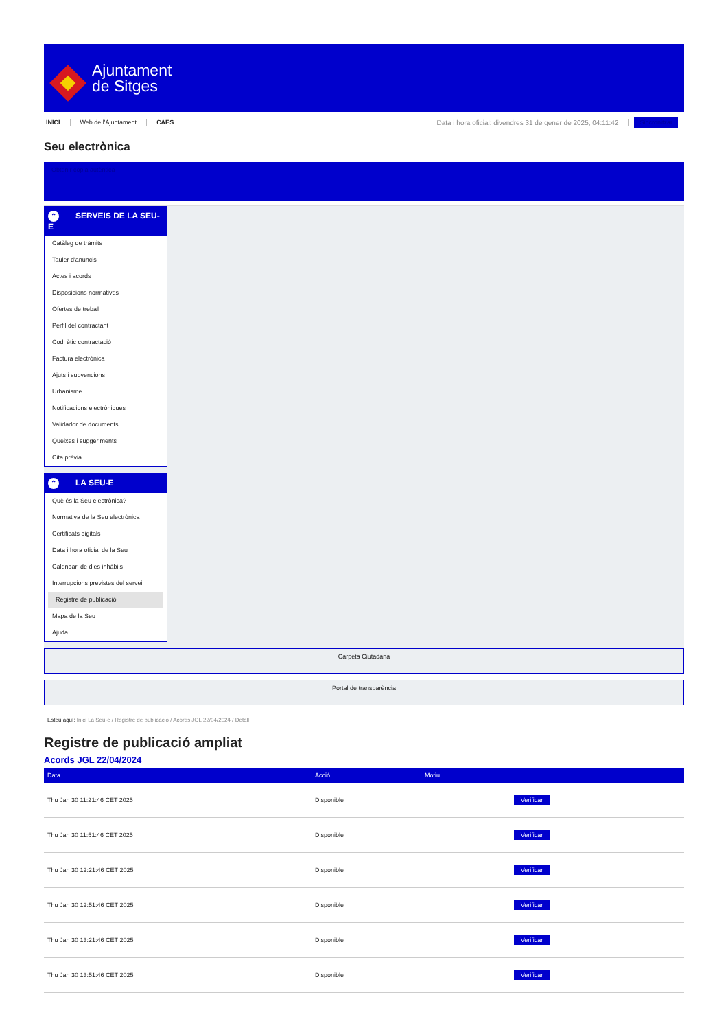Ajuntament
de Sitges
INICI Web de l'Ajuntament CAES Data i hora oficial: divendres 31 de gener de 2025, 04:11:42 Sincronitzar
Seu electrònica
Obtenir còpia autèntica
⌃ SERVEIS DE LA SEU-E
Catàleg de tràmits
Tauler d'anuncis
Actes i acords
Disposicions normatives
Ofertes de treball
Perfil del contractant
Codi ètic contractació
Factura electrònica
Ajuts i subvencions
Urbanisme
Notificacions electròniques
Validador de documents
Queixes i suggeriments
Cita prèvia
⌃ LA SEU-E
Què és la Seu electrònica?
Normativa de la Seu electrònica
Certificats digitals
Data i hora oficial de la Seu
Calendari de dies inhàbils
Interrupcions previstes del servei
Registre de publicació
Mapa de la Seu
Ajuda
Carpeta Ciutadana
Portal de transparència
Esteu aquí: Inici La Seu-e / Registre de publicació / Acords JGL 22/04/2024 / Detall
Registre de publicació ampliat
Acords JGL 22/04/2024
| Data | Acció | Motiu | |
| --- | --- | --- | --- |
| Thu Jan 30 11:21:46 CET 2025 | Disponible | | Verificar |
| Thu Jan 30 11:51:46 CET 2025 | Disponible | | Verificar |
| Thu Jan 30 12:21:46 CET 2025 | Disponible | | Verificar |
| Thu Jan 30 12:51:46 CET 2025 | Disponible | | Verificar |
| Thu Jan 30 13:21:46 CET 2025 | Disponible | | Verificar |
| Thu Jan 30 13:51:46 CET 2025 | Disponible | | Verificar |